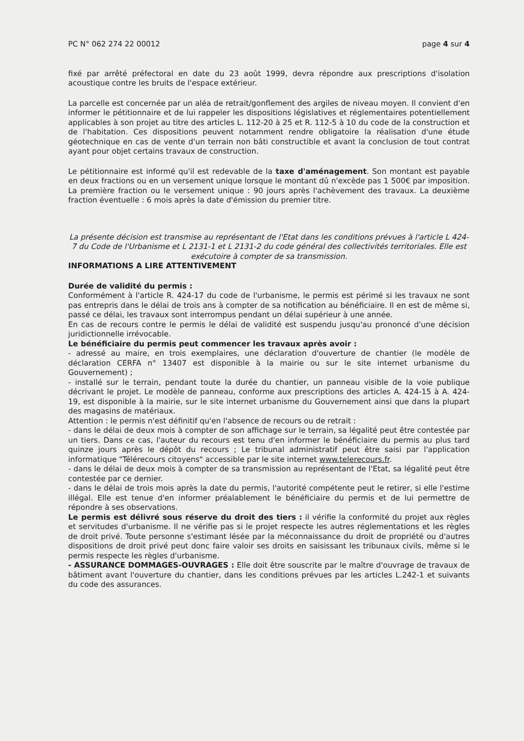PC N° 062 274 22 00012 page 4 sur 4
fixé par arrêté préfectoral en date du 23 août 1999, devra répondre aux prescriptions d'isolation acoustique contre les bruits de l'espace extérieur.
La parcelle est concernée par un aléa de retrait/gonflement des argiles de niveau moyen. Il convient d'en informer le pétitionnaire et de lui rappeler les dispositions législatives et réglementaires potentiellement applicables à son projet au titre des articles L. 112-20 à 25 et R. 112-5 à 10 du code de la construction et de l'habitation. Ces dispositions peuvent notamment rendre obligatoire la réalisation d'une étude géotechnique en cas de vente d'un terrain non bâti constructible et avant la conclusion de tout contrat ayant pour objet certains travaux de construction.
Le pétitionnaire est informé qu'il est redevable de la taxe d'aménagement. Son montant est payable en deux fractions ou en un versement unique lorsque le montant dû n'excède pas 1 500€ par imposition. La première fraction ou le versement unique : 90 jours après l'achèvement des travaux. La deuxième fraction éventuelle : 6 mois après la date d'émission du premier titre.
La présente décision est transmise au représentant de l'Etat dans les conditions prévues à l'article L 424-7 du Code de l'Urbanisme et L 2131-1 et L 2131-2 du code général des collectivités territoriales. Elle est exécutoire à compter de sa transmission.
INFORMATIONS A LIRE ATTENTIVEMENT
Durée de validité du permis :
Conformément à l'article R. 424-17 du code de l'urbanisme, le permis est périmé si les travaux ne sont pas entrepris dans le délai de trois ans à compter de sa notification au bénéficiaire. Il en est de même si, passé ce délai, les travaux sont interrompus pendant un délai supérieur à une année.
En cas de recours contre le permis le délai de validité est suspendu jusqu'au prononcé d'une décision juridictionnelle irrévocable.
Le bénéficiaire du permis peut commencer les travaux après avoir :
- adressé au maire, en trois exemplaires, une déclaration d'ouverture de chantier (le modèle de déclaration CERFA n° 13407 est disponible à la mairie ou sur le site internet urbanisme du Gouvernement) ;
- installé sur le terrain, pendant toute la durée du chantier, un panneau visible de la voie publique décrivant le projet. Le modèle de panneau, conforme aux prescriptions des articles A. 424-15 à A. 424-19, est disponible à la mairie, sur le site internet urbanisme du Gouvernement ainsi que dans la plupart des magasins de matériaux.
Attention : le permis n'est définitif qu'en l'absence de recours ou de retrait :
- dans le délai de deux mois à compter de son affichage sur le terrain, sa légalité peut être contestée par un tiers. Dans ce cas, l'auteur du recours est tenu d'en informer le bénéficiaire du permis au plus tard quinze jours après le dépôt du recours ; Le tribunal administratif peut être saisi par l'application informatique "Télérecours citoyens" accessible par le site internet www.telerecours.fr.
- dans le délai de deux mois à compter de sa transmission au représentant de l'Etat, sa légalité peut être contestée par ce dernier.
- dans le délai de trois mois après la date du permis, l'autorité compétente peut le retirer, si elle l'estime illégal. Elle est tenue d'en informer préalablement le bénéficiaire du permis et de lui permettre de répondre à ses observations.
Le permis est délivré sous réserve du droit des tiers : il vérifie la conformité du projet aux règles et servitudes d'urbanisme. Il ne vérifie pas si le projet respecte les autres réglementations et les règles de droit privé. Toute personne s'estimant lésée par la méconnaissance du droit de propriété ou d'autres dispositions de droit privé peut donc faire valoir ses droits en saisissant les tribunaux civils, même si le permis respecte les règles d'urbanisme.
- ASSURANCE DOMMAGES-OUVRAGES : Elle doit être souscrite par le maître d'ouvrage de travaux de bâtiment avant l'ouverture du chantier, dans les conditions prévues par les articles L.242-1 et suivants du code des assurances.